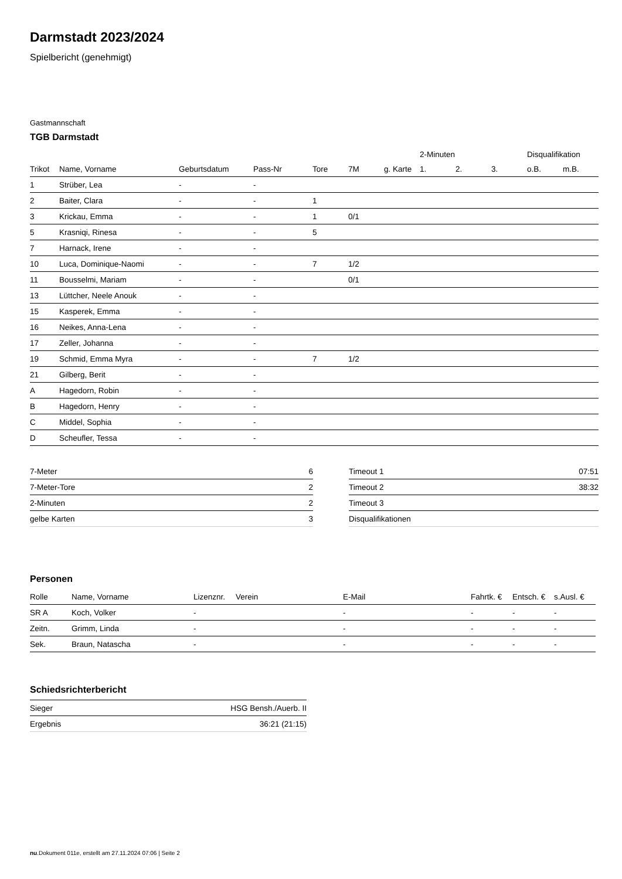Darmstadt 2023/2024
Spielbericht (genehmigt)
Gastmannschaft
TGB Darmstadt
| | | | | | | | 2-Minuten | | | Disqualifikation | |
| --- | --- | --- | --- | --- | --- | --- | --- | --- | --- | --- | --- |
| Trikot | Name, Vorname | Geburtsdatum | Pass-Nr | Tore | 7M | g. Karte | 1. | 2. | 3. | o.B. | m.B. |
| 1 | Strüber, Lea | - | - | | | | | | | | |
| 2 | Baiter, Clara | - | - | 1 | | | | | | | |
| 3 | Krickau, Emma | - | - | 1 | 0/1 | | | | | | |
| 5 | Krasniqi, Rinesa | - | - | 5 | | | | | | | |
| 7 | Harnack, Irene | - | - | | | | | | | | |
| 10 | Luca, Dominique-Naomi | - | - | 7 | 1/2 | | | | | | |
| 11 | Bousselmi, Mariam | - | - | | 0/1 | | | | | | |
| 13 | Lüttcher, Neele Anouk | - | - | | | | | | | | |
| 15 | Kasperek, Emma | - | - | | | | | | | | |
| 16 | Neikes, Anna-Lena | - | - | | | | | | | | |
| 17 | Zeller, Johanna | - | - | | | | | | | | |
| 19 | Schmid, Emma Myra | - | - | 7 | 1/2 | | | | | | |
| 21 | Gilberg, Berit | - | - | | | | | | | | |
| A | Hagedorn, Robin | - | - | | | | | | | | |
| B | Hagedorn, Henry | - | - | | | | | | | | |
| C | Middel, Sophia | - | - | | | | | | | | |
| D | Scheufler, Tessa | - | - | | | | | | | | |
| 7-Meter | 6 |
| 7-Meter-Tore | 2 |
| 2-Minuten | 2 |
| gelbe Karten | 3 |
| Timeout 1 | 07:51 |
| Timeout 2 | 38:32 |
| Timeout 3 | |
| Disqualifikationen | |
Personen
| Rolle | Name, Vorname | Lizenznr. | Verein | E-Mail | Fahrtk. € | Entsch. € | s.Ausl. € |
| --- | --- | --- | --- | --- | --- | --- | --- |
| SR A | Koch, Volker | - | | - | - | - | - |
| Zeitn. | Grimm, Linda | - | | - | - | - | - |
| Sek. | Braun, Natascha | - | | - | - | - | - |
Schiedsrichterbericht
| Sieger | HSG Bensh./Auerb. II |
| Ergebnis | 36:21 (21:15) |
nu.Dokument 011e, erstellt am 27.11.2024 07:06 | Seite 2